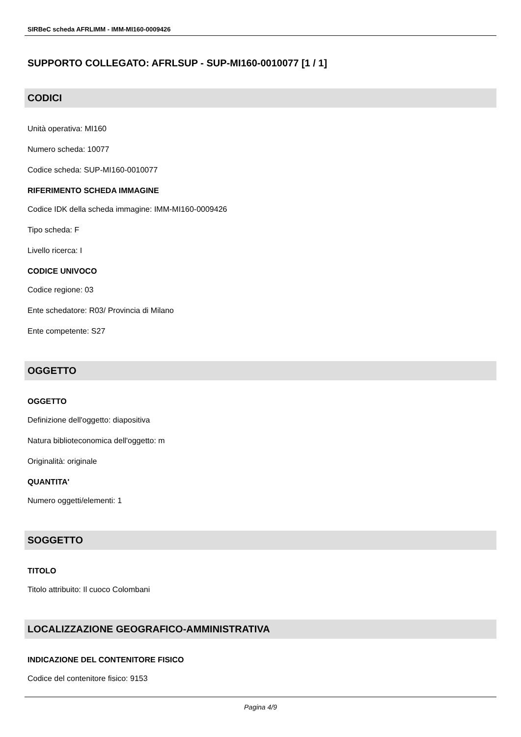SIRBeC scheda AFRLIMM - IMM-MI160-0009426
SUPPORTO COLLEGATO: AFRLSUP - SUP-MI160-0010077 [1 / 1]
CODICI
Unità operativa: MI160
Numero scheda: 10077
Codice scheda: SUP-MI160-0010077
RIFERIMENTO SCHEDA IMMAGINE
Codice IDK della scheda immagine: IMM-MI160-0009426
Tipo scheda: F
Livello ricerca: I
CODICE UNIVOCO
Codice regione: 03
Ente schedatore: R03/ Provincia di Milano
Ente competente: S27
OGGETTO
OGGETTO
Definizione dell'oggetto: diapositiva
Natura biblioteconomica dell'oggetto: m
Originalità: originale
QUANTITA'
Numero oggetti/elementi: 1
SOGGETTO
TITOLO
Titolo attribuito: Il cuoco Colombani
LOCALIZZAZIONE GEOGRAFICO-AMMINISTRATIVA
INDICAZIONE DEL CONTENITORE FISICO
Codice del contenitore fisico: 9153
Pagina 4/9